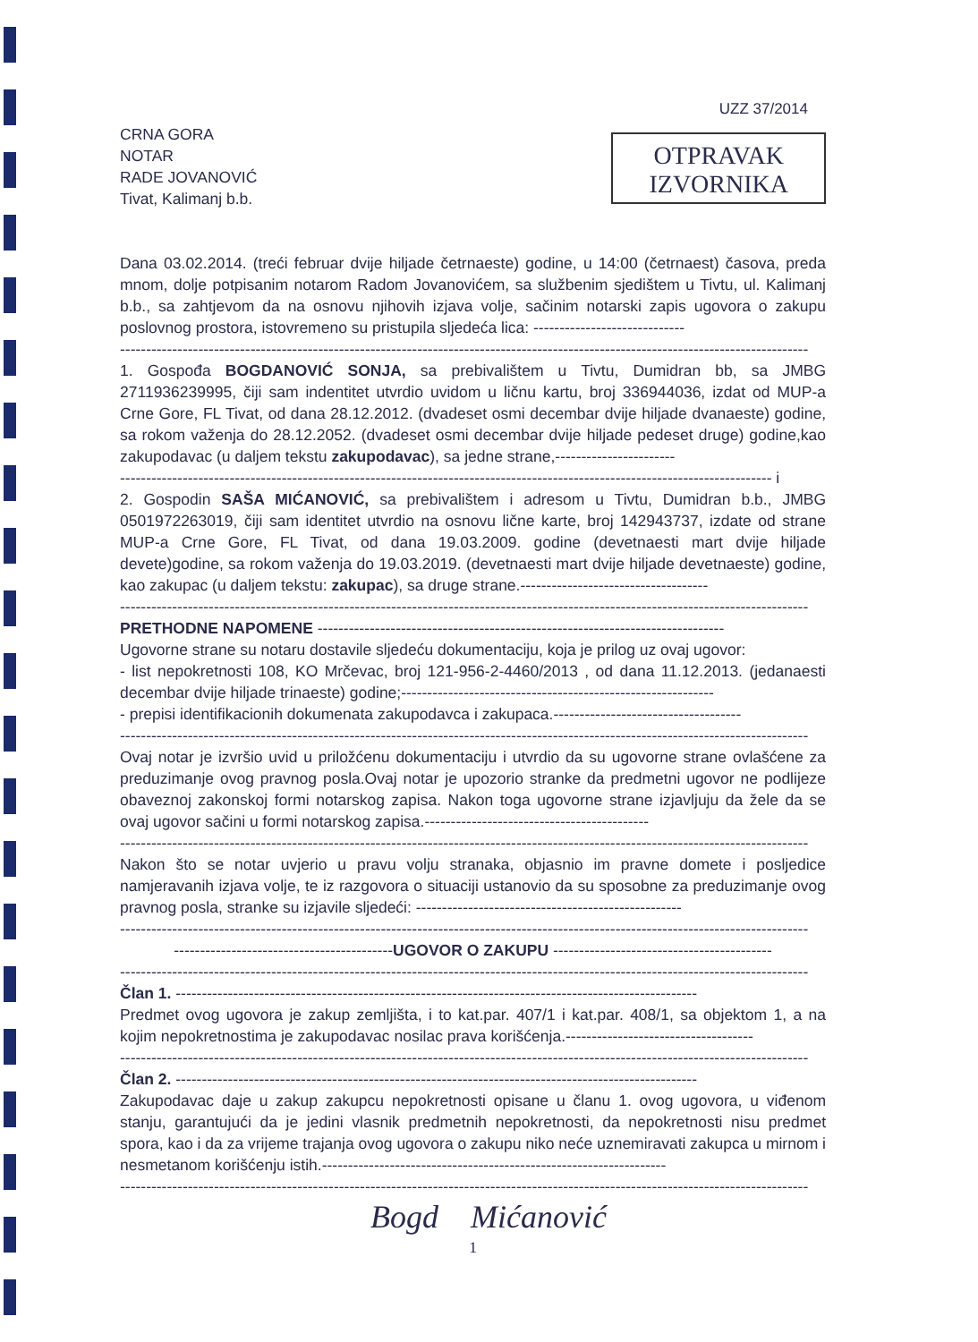UZZ 37/2014
CRNA GORA
NOTAR
RADE JOVANOVIĆ
Tivat, Kalimanj b.b.
OTPRAVAK
IZVORNIKA
Dana 03.02.2014. (treći februar dvije hiljade četrnaeste) godine, u 14:00 (četrnaest) časova, preda mnom, dolje potpisanim notarom Radom Jovanovićem, sa službenim sjedištem u Tivtu, ul. Kalimanj b.b., sa zahtjevom da na osnovu njihovih izjava volje, sačinim notarski zapis ugovora o zakupu poslovnog prostora, istovremeno su pristupila sljedeća lica: -----------------------------
------------------------------------------------------------------------------------------------------------------------------------
1. Gospođa BOGDANOVIĆ SONJA, sa prebivalištem u Tivtu, Dumidran bb, sa JMBG 2711936239995, čiji sam indentitet utvrdio uvidom u ličnu kartu, broj 336944036, izdat od MUP-a Crne Gore, FL Tivat, od dana 28.12.2012. (dvadeset osmi decembar dvije hiljade dvanaeste) godine, sa rokom važenja do 28.12.2052. (dvadeset osmi decembar dvije hiljade pedeset druge) godine,kao zakupodavac (u daljem tekstu zakupodavac), sa jedne strane,-----------------------
----------------------------------------------------------------------------------------------------------------------------- i
2. Gospodin SAŠA MIĆANOVIĆ, sa prebivalištem i adresom u Tivtu, Dumidran b.b., JMBG 0501972263019, čiji sam identitet utvrdio na osnovu lične karte, broj 142943737, izdate od strane MUP-a Crne Gore, FL Tivat, od dana 19.03.2009. godine (devetnaesti mart dvije hiljade devete)godine, sa rokom važenja do 19.03.2019. (devetnaesti mart dvije hiljade devetnaeste) godine, kao zakupac (u daljem tekstu: zakupac), sa druge strane.------------------------------------
------------------------------------------------------------------------------------------------------------------------------------
PRETHODNE NAPOMENE ------------------------------------------------------------------------------
Ugovorne strane su notaru dostavile sljedeću dokumentaciju, koja je prilog uz ovaj ugovor:
- list nepokretnosti 108, KO Mrčevac, broj 121-956-2-4460/2013 , od dana 11.12.2013. (jedanaesti decembar dvije hiljade trinaeste) godine;------------------------------------------------------------
- prepisi identifikacionih dokumenata zakupodavca i zakupaca.------------------------------------
------------------------------------------------------------------------------------------------------------------------------------
Ovaj notar je izvršio uvid u priložćenu dokumentaciju i utvrdio da su ugovorne strane ovlašćene za preduzimanje ovog pravnog posla.Ovaj notar je upozorio stranke da predmetni ugovor ne podlijeze obaveznoj zakonskoj formi notarskog zapisa. Nakon toga ugovorne strane izjavljuju da žele da se ovaj ugovor sačini u formi notarskog zapisa.-------------------------------------------
------------------------------------------------------------------------------------------------------------------------------------
Nakon što se notar uvjerio u pravu volju stranaka, objasnio im pravne domete i posljedice namjeravanih izjava volje, te iz razgovora o situaciji ustanovio da su sposobne za preduzimanje ovog pravnog posla, stranke su izjavile sljedeći: ---------------------------------------------------
------------------------------------------------------------------------------------------------------------------------------------
------------------------------------------UGOVOR O ZAKUPU ------------------------------------------
------------------------------------------------------------------------------------------------------------------------------------
Član 1. ----------------------------------------------------------------------------------------------------
Predmet ovog ugovora je zakup zemljišta, i to kat.par. 407/1 i kat.par. 408/1, sa objektom 1, a na kojim nepokretnostima je zakupodavac nosilac prava korišćenja.------------------------------------
------------------------------------------------------------------------------------------------------------------------------------
Član 2. ----------------------------------------------------------------------------------------------------
Zakupodavac daje u zakup zakupcu nepokretnosti opisane u članu 1. ovog ugovora, u viđenom stanju, garantujući da je jedini vlasnik predmetnih nepokretnosti, da nepokretnosti nisu predmet spora, kao i da za vrijeme trajanja ovog ugovora o zakupu niko neće uznemiravati zakupca u mirnom i nesmetanom korišćenju istih.------------------------------------------------------------------
------------------------------------------------------------------------------------------------------------------------------------
Bogd Mićanović
1